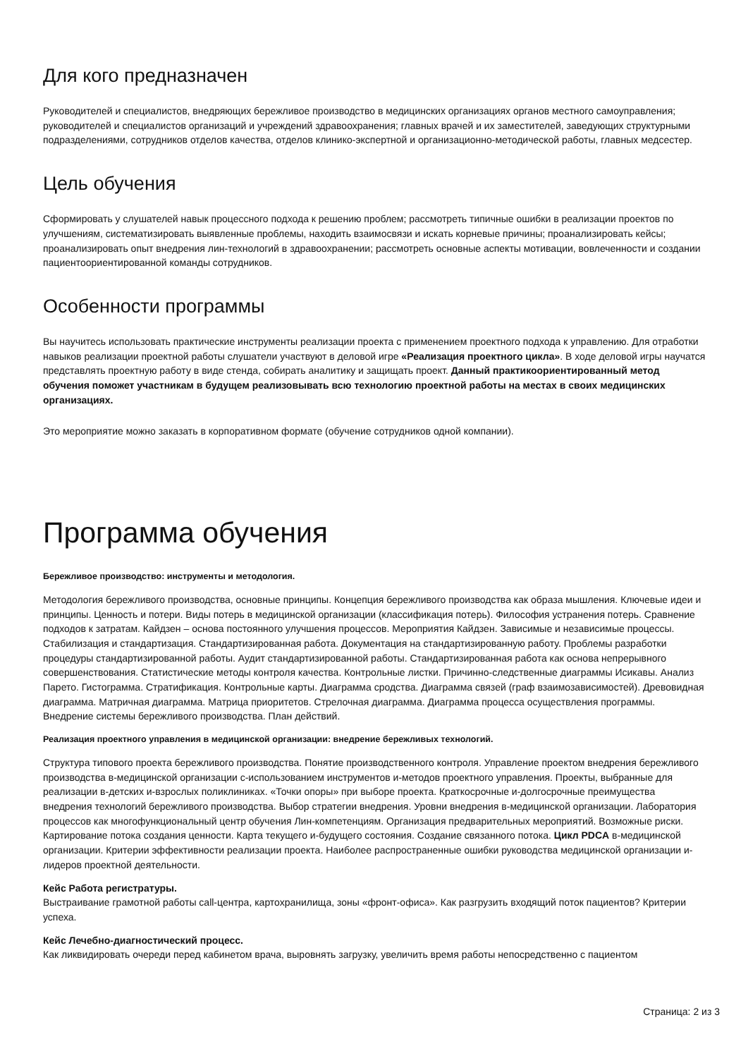Для кого предназначен
Руководителей и специалистов, внедряющих бережливое производство в медицинских организациях органов местного самоуправления; руководителей и специалистов организаций и учреждений здравоохранения; главных врачей и их заместителей, заведующих структурными подразделениями, сотрудников отделов качества, отделов клинико-экспертной и организационно-методической работы, главных медсестер.
Цель обучения
Сформировать у слушателей навык процессного подхода к решению проблем; рассмотреть типичные ошибки в реализации проектов по улучшениям, систематизировать выявленные проблемы, находить взаимосвязи и искать корневые причины; проанализировать кейсы; проанализировать опыт внедрения лин-технологий в здравоохранении; рассмотреть основные аспекты мотивации, вовлеченности и создании пациентоориентированной команды сотрудников.
Особенности программы
Вы научитесь использовать практические инструменты реализации проекта с применением проектного подхода к управлению. Для отработки навыков реализации проектной работы слушатели участвуют в деловой игре «Реализация проектного цикла». В ходе деловой игры научатся представлять проектную работу в виде стенда, собирать аналитику и защищать проект. Данный практикоориентированный метод обучения поможет участникам в будущем реализовывать всю технологию проектной работы на местах в своих медицинских организациях.
Это мероприятие можно заказать в корпоративном формате (обучение сотрудников одной компании).
Программа обучения
Бережливое производство: инструменты и методология.
Методология бережливого производства, основные принципы. Концепция бережливого производства как образа мышления. Ключевые идеи и принципы. Ценность и потери. Виды потерь в медицинской организации (классификация потерь). Философия устранения потерь. Сравнение подходов к затратам. Кайдзен – основа постоянного улучшения процессов. Мероприятия Кайдзен. Зависимые и независимые процессы. Стабилизация и стандартизация. Стандартизированная работа. Документация на стандартизированную работу. Проблемы разработки процедуры стандартизированной работы. Аудит стандартизированной работы. Стандартизированная работа как основа непрерывного совершенствования. Статистические методы контроля качества. Контрольные листки. Причинно-следственные диаграммы Исикавы. Анализ Парето. Гистограмма. Стратификация. Контрольные карты. Диаграмма сродства. Диаграмма связей (граф взаимозависимостей). Древовидная диаграмма. Матричная диаграмма. Матрица приоритетов. Стрелочная диаграмма. Диаграмма процесса осуществления программы. Внедрение системы бережливого производства. План действий.
Реализация проектного управления в медицинской организации: внедрение бережливых технологий.
Структура типового проекта бережливого производства. Понятие производственного контроля. Управление проектом внедрения бережливого производства в-медицинской организации с-использованием инструментов и-методов проектного управления. Проекты, выбранные для реализации в-детских и-взрослых поликлиниках. «Точки опоры» при выборе проекта. Краткосрочные и-долгосрочные преимущества внедрения технологий бережливого производства. Выбор стратегии внедрения. Уровни внедрения в-медицинской организации. Лаборатория процессов как многофункциональный центр обучения Лин-компетенциям. Организация предварительных мероприятий. Возможные риски. Картирование потока создания ценности. Карта текущего и-будущего состояния. Создание связанного потока. Цикл PDCA в-медицинской организации. Критерии эффективности реализации проекта. Наиболее распространенные ошибки руководства медицинской организации и-лидеров проектной деятельности.
Кейс Работа регистратуры.
Выстраивание грамотной работы call-центра, картохранилища, зоны «фронт-офиса». Как разгрузить входящий поток пациентов? Критерии успеха.
Кейс Лечебно-диагностический процесс.
Как ликвидировать очереди перед кабинетом врача, выровнять загрузку, увеличить время работы непосредственно с пациентом
Страница: 2 из 3